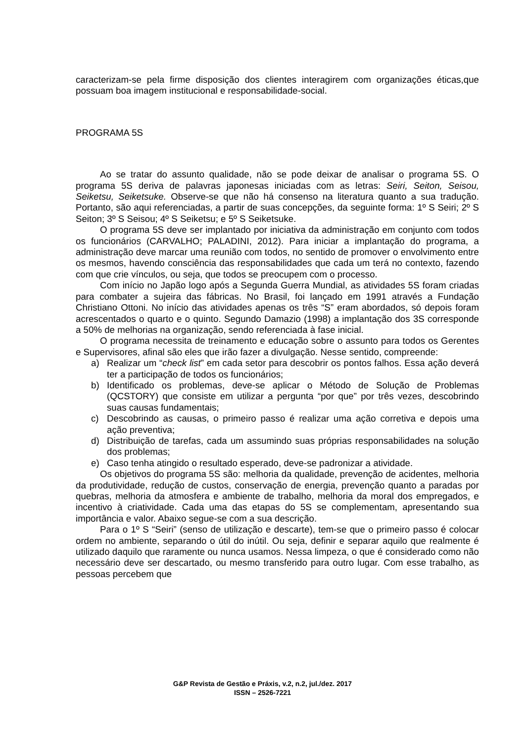caracterizam-se pela firme disposição dos clientes interagirem com organizações éticas,que possuam boa imagem institucional e responsabilidade-social.
PROGRAMA 5S
Ao se tratar do assunto qualidade, não se pode deixar de analisar o programa 5S. O programa 5S deriva de palavras japonesas iniciadas com as letras: Seiri, Seiton, Seisou, Seiketsu, Seiketsuke. Observe-se que não há consenso na literatura quanto a sua tradução. Portanto, são aqui referenciadas, a partir de suas concepções, da seguinte forma: 1º S Seiri; 2º S Seiton; 3º S Seisou; 4º S Seiketsu; e 5º S Seiketsuke.
O programa 5S deve ser implantado por iniciativa da administração em conjunto com todos os funcionários (CARVALHO; PALADINI, 2012). Para iniciar a implantação do programa, a administração deve marcar uma reunião com todos, no sentido de promover o envolvimento entre os mesmos, havendo consciência das responsabilidades que cada um terá no contexto, fazendo com que crie vínculos, ou seja, que todos se preocupem com o processo.
Com início no Japão logo após a Segunda Guerra Mundial, as atividades 5S foram criadas para combater a sujeira das fábricas. No Brasil, foi lançado em 1991 através a Fundação Christiano Ottoni. No início das atividades apenas os três “S” eram abordados, só depois foram acrescentados o quarto e o quinto. Segundo Damazio (1998) a implantação dos 3S corresponde a 50% de melhorias na organização, sendo referenciada à fase inicial.
O programa necessita de treinamento e educação sobre o assunto para todos os Gerentes e Supervisores, afinal são eles que irão fazer a divulgação. Nesse sentido, compreende:
a) Realizar um “check list” em cada setor para descobrir os pontos falhos. Essa ação deverá ter a participação de todos os funcionários;
b) Identificado os problemas, deve-se aplicar o Método de Solução de Problemas (QCSTORY) que consiste em utilizar a pergunta “por que” por três vezes, descobrindo suas causas fundamentais;
c) Descobrindo as causas, o primeiro passo é realizar uma ação corretiva e depois uma ação preventiva;
d) Distribuição de tarefas, cada um assumindo suas próprias responsabilidades na solução dos problemas;
e) Caso tenha atingido o resultado esperado, deve-se padronizar a atividade.
Os objetivos do programa 5S são: melhoria da qualidade, prevenção de acidentes, melhoria da produtividade, redução de custos, conservação de energia, prevenção quanto a paradas por quebras, melhoria da atmosfera e ambiente de trabalho, melhoria da moral dos empregados, e incentivo à criatividade. Cada uma das etapas do 5S se complementam, apresentando sua importância e valor. Abaixo segue-se com a sua descrição.
Para o 1º S “Seiri” (senso de utilização e descarte), tem-se que o primeiro passo é colocar ordem no ambiente, separando o útil do inútil. Ou seja, definir e separar aquilo que realmente é utilizado daquilo que raramente ou nunca usamos. Nessa limpeza, o que é considerado como não necessário deve ser descartado, ou mesmo transferido para outro lugar. Com esse trabalho, as pessoas percebem que
G&P Revista de Gestão e Práxis, v.2, n.2, jul./dez. 2017
ISSN – 2526-7221